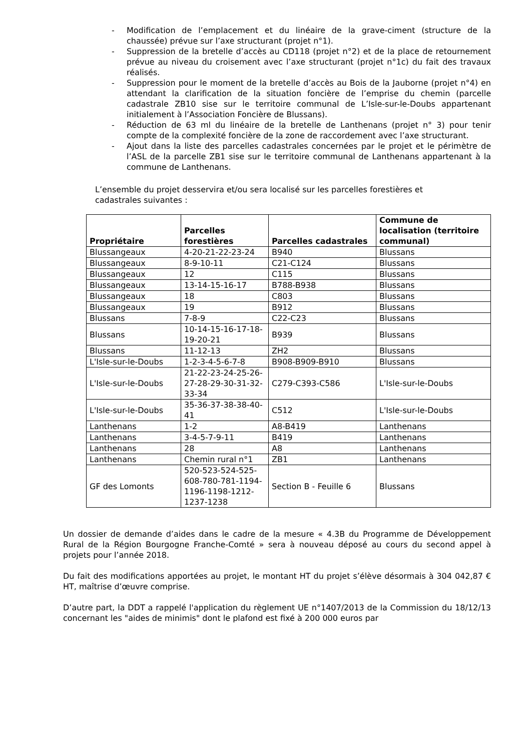- Modification de l’emplacement et du linéaire de la grave-ciment (structure de la chaussée) prévue sur l’axe structurant (projet n°1).
- Suppression de la bretelle d’accès au CD118 (projet n°2) et de la place de retournement prévue au niveau du croisement avec l’axe structurant (projet n°1c) du fait des travaux réalisés.
- Suppression pour le moment de la bretelle d’accès au Bois de la Jauborne (projet n°4) en attendant la clarification de la situation foncière de l’emprise du chemin (parcelle cadastrale ZB10 sise sur le territoire communal de L’Isle-sur-le-Doubs appartenant initialement à l’Association Foncière de Blussans).
- Réduction de 63 ml du linéaire de la bretelle de Lanthenans (projet n° 3) pour tenir compte de la complexité foncière de la zone de raccordement avec l’axe structurant.
- Ajout dans la liste des parcelles cadastrales concernées par le projet et le périmètre de l’ASL de la parcelle ZB1 sise sur le territoire communal de Lanthenans appartenant à la commune de Lanthenans.
L’ensemble du projet desservira et/ou sera localisé sur les parcelles forestières et cadastrales suivantes :
| Propriétaire | Parcelles forestières | Parcelles cadastrales | Commune de localisation (territoire communal) |
| --- | --- | --- | --- |
| Blussangeaux | 4-20-21-22-23-24 | B940 | Blussans |
| Blussangeaux | 8-9-10-11 | C21-C124 | Blussans |
| Blussangeaux | 12 | C115 | Blussans |
| Blussangeaux | 13-14-15-16-17 | B788-B938 | Blussans |
| Blussangeaux | 18 | C803 | Blussans |
| Blussangeaux | 19 | B912 | Blussans |
| Blussans | 7-8-9 | C22-C23 | Blussans |
| Blussans | 10-14-15-16-17-18-19-20-21 | B939 | Blussans |
| Blussans | 11-12-13 | ZH2 | Blussans |
| L'Isle-sur-le-Doubs | 1-2-3-4-5-6-7-8 | B908-B909-B910 | Blussans |
| L'Isle-sur-le-Doubs | 21-22-23-24-25-26-27-28-29-30-31-32-33-34 | C279-C393-C586 | L'Isle-sur-le-Doubs |
| L'Isle-sur-le-Doubs | 35-36-37-38-38-40-41 | C512 | L'Isle-sur-le-Doubs |
| Lanthenans | 1-2 | A8-B419 | Lanthenans |
| Lanthenans | 3-4-5-7-9-11 | B419 | Lanthenans |
| Lanthenans | 28 | A8 | Lanthenans |
| Lanthenans | Chemin rural n°1 | ZB1 | Lanthenans |
| GF des Lomonts | 520-523-524-525-608-780-781-1194-1196-1198-1212-1237-1238 | Section B - Feuille 6 | Blussans |
Un dossier de demande d’aides dans le cadre de la mesure « 4.3B du Programme de Développement Rural de la Région Bourgogne Franche-Comté » sera à nouveau déposé au cours du second appel à projets pour l’année 2018.
Du fait des modifications apportées au projet, le montant HT du projet s’élève désormais à 304 042,87 € HT, maîtrise d’œuvre comprise.
D’autre part, la DDT a rappelé l'application du règlement UE n°1407/2013 de la Commission du 18/12/13 concernant les "aides de minimis" dont le plafond est fixé à 200 000 euros par